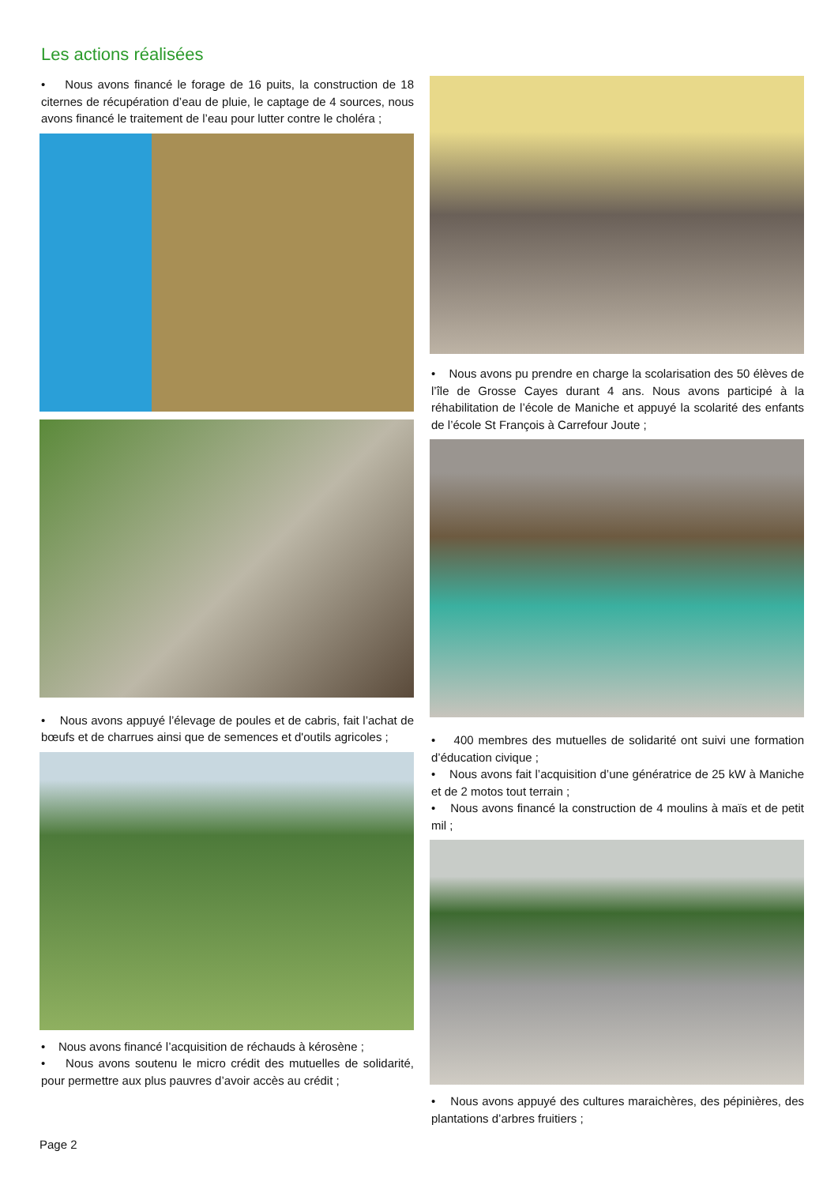Les actions réalisées
• Nous avons financé le forage de 16 puits, la construction de 18 citernes de récupération d’eau de pluie, le captage de 4 sources, nous avons financé le traitement de l’eau pour lutter contre le choléra ;
• Nous avons appuyé l’élevage de poules et de cabris, fait l’achat de bœufs et de charrues ainsi que de semences et d'outils agricoles ;
• Nous avons financé l’acquisition de réchauds à kérosène ;
• Nous avons soutenu le micro crédit des mutuelles de solidarité, pour permettre aux plus pauvres d’avoir accès au crédit ;
• Nous avons pu prendre en charge la scolarisation des 50 élèves de l’île de Grosse Cayes durant 4 ans. Nous avons participé à la réhabilitation de l’école de Maniche et appuyé la scolarité des enfants de l’école St François à Carrefour Joute ;
• 400 membres des mutuelles de solidarité ont suivi une formation d’éducation civique ;
• Nous avons fait l’acquisition d’une génératrice de 25 kW à Maniche et de 2 motos tout terrain ;
• Nous avons financé la construction de 4 moulins à maïs et de petit mil ;
• Nous avons appuyé des cultures maraichères, des pépinières, des plantations d’arbres fruitiers ;
Page 2